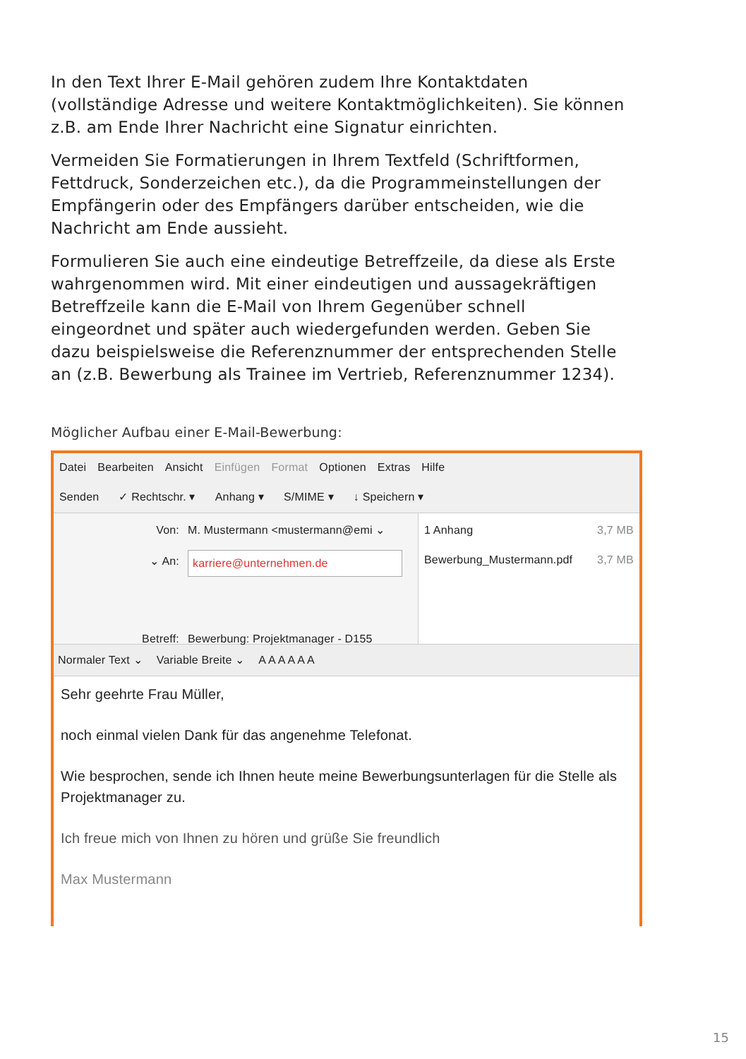In den Text Ihrer E-Mail gehören zudem Ihre Kontaktdaten (vollständige Adresse und weitere Kontaktmöglichkeiten). Sie können z.B. am Ende Ihrer Nachricht eine Signatur einrichten.
Vermeiden Sie Formatierungen in Ihrem Textfeld (Schriftformen, Fettdruck, Sonderzeichen etc.), da die Programmeinstellungen der Empfängerin oder des Empfängers darüber entscheiden, wie die Nachricht am Ende aussieht.
Formulieren Sie auch eine eindeutige Betreffzeile, da diese als Erste wahrge­nommen wird. Mit einer eindeutigen und aussagekräftigen Betreffzeile kann die E-Mail von Ihrem Gegenüber schnell eingeordnet und später auch wieder­gefunden werden. Geben Sie dazu beispielsweise die Referenznummer der entsprechenden Stelle an (z.B. Bewerbung als Trainee im Vertrieb, Referenz­nummer 1234).
Möglicher Aufbau einer E-Mail-Bewerbung:
Datei Bearbeiten Ansicht Einfügen Format Optionen Extras Hilfe
Senden ✓ Rechtschr. ▾ Anhang ▾ S/MIME ▾ ↓ Speichern ▾
Von: M. Mustermann <mustermann@emi ⌄
⌄ An: karriere@unternehmen.de
Betreff: Bewerbung: Projektmanager - D155
1 Anhang 3,7 MB
Bewerbung_Mustermann.pdf 3,7 MB
Normaler Text ⌄ Variable Breite ⌄ A A A A A A
Sehr geehrte Frau Müller,
noch einmal vielen Dank für das angenehme Telefonat.
Wie besprochen, sende ich Ihnen heute meine Bewerbungsunterlagen für die Stelle als Projektmanager zu.
Ich freue mich von Ihnen zu hören und grüße Sie freundlich
Max Mustermann
15